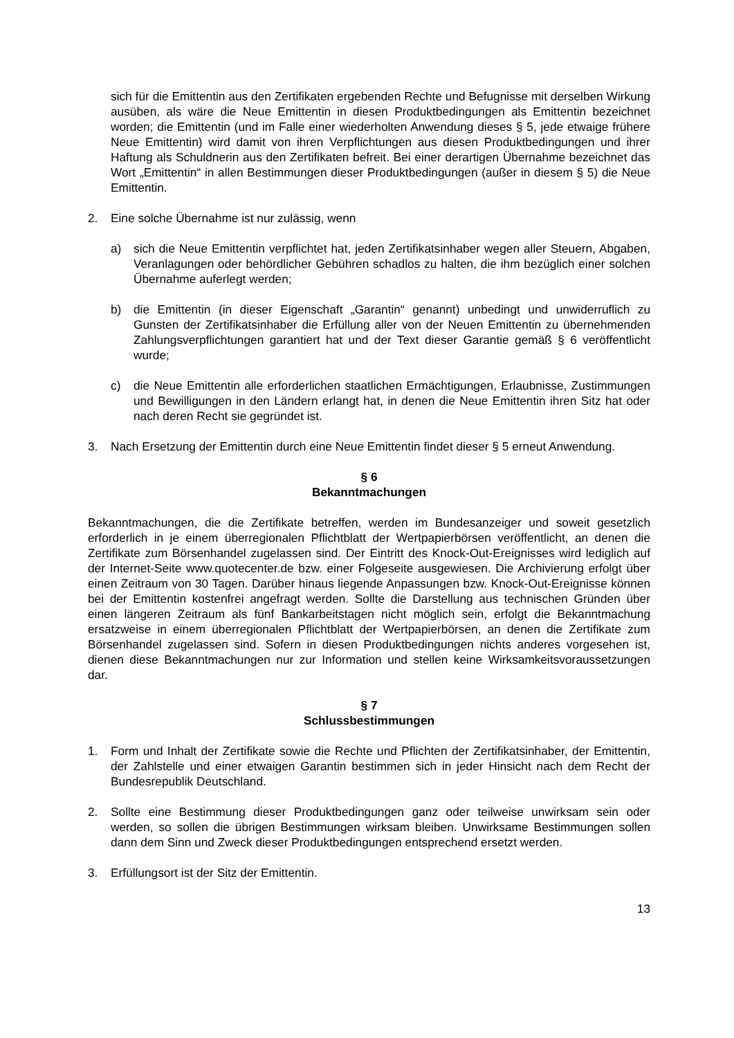sich für die Emittentin aus den Zertifikaten ergebenden Rechte und Befugnisse mit derselben Wirkung ausüben, als wäre die Neue Emittentin in diesen Produktbedingungen als Emittentin bezeichnet worden; die Emittentin (und im Falle einer wiederholten Anwendung dieses § 5, jede etwaige frühere Neue Emittentin) wird damit von ihren Verpflichtungen aus diesen Produktbedingungen und ihrer Haftung als Schuldnerin aus den Zertifikaten befreit. Bei einer derartigen Übernahme bezeichnet das Wort „Emittentin“ in allen Bestimmungen dieser Produktbedingungen (außer in diesem § 5) die Neue Emittentin.
2. Eine solche Übernahme ist nur zulässig, wenn
a) sich die Neue Emittentin verpflichtet hat, jeden Zertifikatsinhaber wegen aller Steuern, Abgaben, Veranlagungen oder behördlicher Gebühren schadlos zu halten, die ihm bezüglich einer solchen Übernahme auferlegt werden;
b) die Emittentin (in dieser Eigenschaft „Garantin“ genannt) unbedingt und unwiderruflich zu Gunsten der Zertifikatsinhaber die Erfüllung aller von der Neuen Emittentin zu übernehmenden Zahlungsverpflichtungen garantiert hat und der Text dieser Garantie gemäß § 6 veröffentlicht wurde;
c) die Neue Emittentin alle erforderlichen staatlichen Ermächtigungen, Erlaubnisse, Zustimmungen und Bewilligungen in den Ländern erlangt hat, in denen die Neue Emittentin ihren Sitz hat oder nach deren Recht sie gegründet ist.
3. Nach Ersetzung der Emittentin durch eine Neue Emittentin findet dieser § 5 erneut Anwendung.
§ 6
Bekanntmachungen
Bekanntmachungen, die die Zertifikate betreffen, werden im Bundesanzeiger und soweit gesetzlich erforderlich in je einem überregionalen Pflichtblatt der Wertpapierbörsen veröffentlicht, an denen die Zertifikate zum Börsenhandel zugelassen sind. Der Eintritt des Knock-Out-Ereignisses wird lediglich auf der Internet-Seite www.quotecenter.de bzw. einer Folgeseite ausgewiesen. Die Archivierung erfolgt über einen Zeitraum von 30 Tagen. Darüber hinaus liegende Anpassungen bzw. Knock-Out-Ereignisse können bei der Emittentin kostenfrei angefragt werden. Sollte die Darstellung aus technischen Gründen über einen längeren Zeitraum als fünf Bankarbeitstagen nicht möglich sein, erfolgt die Bekanntmachung ersatzweise in einem überregionalen Pflichtblatt der Wertpapierbörsen, an denen die Zertifikate zum Börsenhandel zugelassen sind. Sofern in diesen Produktbedingungen nichts anderes vorgesehen ist, dienen diese Bekanntmachungen nur zur Information und stellen keine Wirksamkeitsvoraussetzungen dar.
§ 7
Schlussbestimmungen
1. Form und Inhalt der Zertifikate sowie die Rechte und Pflichten der Zertifikatsinhaber, der Emittentin, der Zahlstelle und einer etwaigen Garantin bestimmen sich in jeder Hinsicht nach dem Recht der Bundesrepublik Deutschland.
2. Sollte eine Bestimmung dieser Produktbedingungen ganz oder teilweise unwirksam sein oder werden, so sollen die übrigen Bestimmungen wirksam bleiben. Unwirksame Bestimmungen sollen dann dem Sinn und Zweck dieser Produktbedingungen entsprechend ersetzt werden.
3. Erfüllungsort ist der Sitz der Emittentin.
13